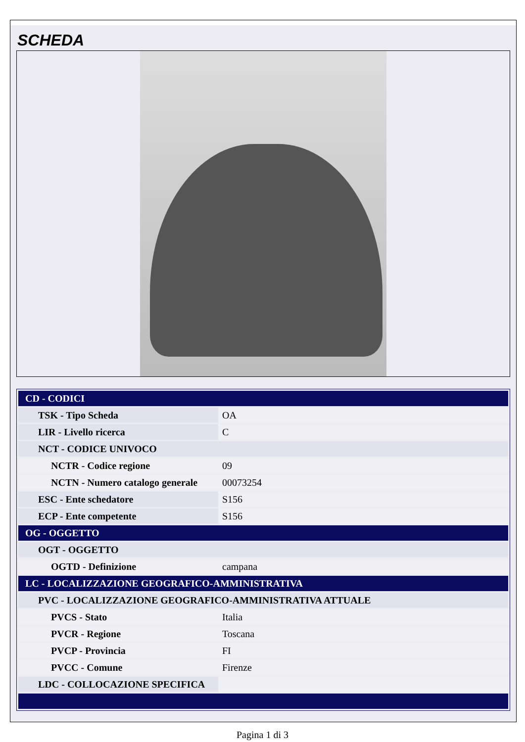SCHEDA
| CD - CODICI | |
| TSK - Tipo Scheda | OA |
| LIR - Livello ricerca | C |
| NCT - CODICE UNIVOCO | |
| NCTR - Codice regione | 09 |
| NCTN - Numero catalogo generale | 00073254 |
| ESC - Ente schedatore | S156 |
| ECP - Ente competente | S156 |
| OG - OGGETTO | |
| OGT - OGGETTO | |
| OGTD - Definizione | campana |
| LC - LOCALIZZAZIONE GEOGRAFICO-AMMINISTRATIVA | |
| PVC - LOCALIZZAZIONE GEOGRAFICO-AMMINISTRATIVA ATTUALE | |
| PVCS - Stato | Italia |
| PVCR - Regione | Toscana |
| PVCP - Provincia | FI |
| PVCC - Comune | Firenze |
| LDC - COLLOCAZIONE SPECIFICA | |
Pagina 1 di 3